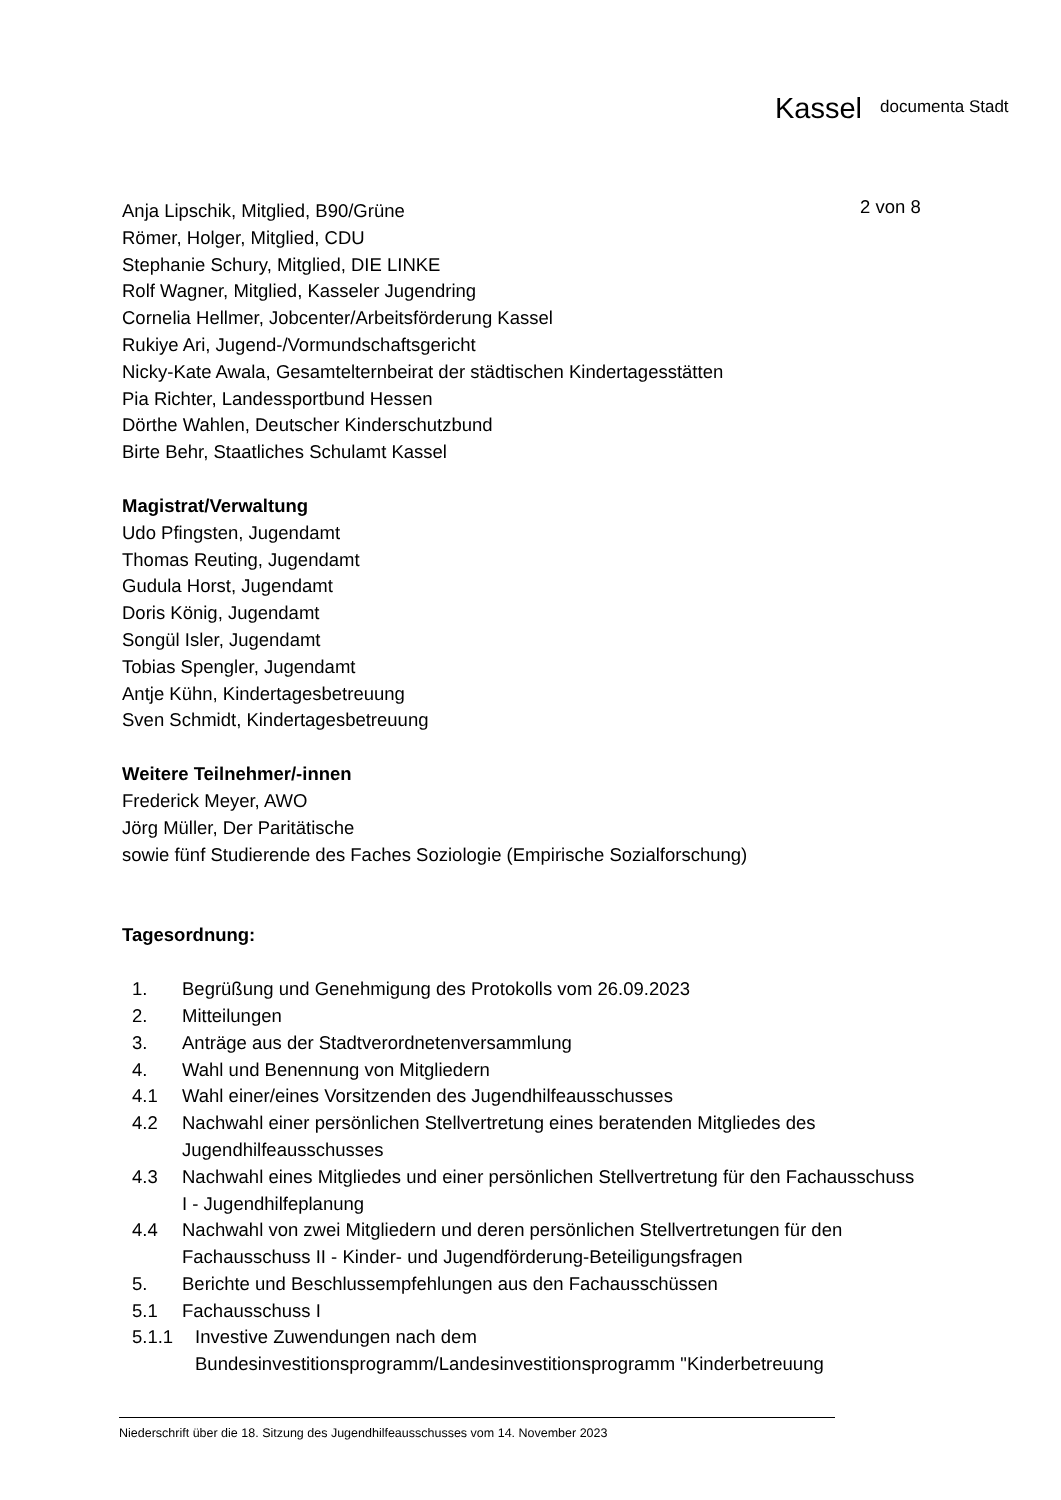Kassel documenta Stadt
2 von 8
Anja Lipschik, Mitglied, B90/Grüne
Römer, Holger, Mitglied, CDU
Stephanie Schury, Mitglied, DIE LINKE
Rolf Wagner, Mitglied, Kasseler Jugendring
Cornelia Hellmer, Jobcenter/Arbeitsförderung Kassel
Rukiye Ari, Jugend-/Vormundschaftsgericht
Nicky-Kate Awala, Gesamtelternbeirat der städtischen Kindertagesstätten
Pia Richter, Landessportbund Hessen
Dörthe Wahlen, Deutscher Kinderschutzbund
Birte Behr, Staatliches Schulamt Kassel
Magistrat/Verwaltung
Udo Pfingsten, Jugendamt
Thomas Reuting, Jugendamt
Gudula Horst, Jugendamt
Doris König, Jugendamt
Songül Isler, Jugendamt
Tobias Spengler, Jugendamt
Antje Kühn, Kindertagesbetreuung
Sven Schmidt, Kindertagesbetreuung
Weitere Teilnehmer/-innen
Frederick Meyer, AWO
Jörg Müller, Der Paritätische
sowie fünf Studierende des Faches Soziologie (Empirische Sozialforschung)
Tagesordnung:
1. Begrüßung und Genehmigung des Protokolls vom 26.09.2023
2. Mitteilungen
3. Anträge aus der Stadtverordnetenversammlung
4. Wahl und Benennung von Mitgliedern
4.1 Wahl einer/eines Vorsitzenden des Jugendhilfeausschusses
4.2 Nachwahl einer persönlichen Stellvertretung eines beratenden Mitgliedes des Jugendhilfeausschusses
4.3 Nachwahl eines Mitgliedes und einer persönlichen Stellvertretung für den Fachausschuss I - Jugendhilfeplanung
4.4 Nachwahl von zwei Mitgliedern und deren persönlichen Stellvertretungen für den Fachausschuss II - Kinder- und Jugendförderung-Beteiligungsfragen
5. Berichte und Beschlussempfehlungen aus den Fachausschüssen
5.1 Fachausschuss I
5.1.1 Investive Zuwendungen nach dem Bundesinvestitionsprogramm/Landesinvestitionsprogramm "Kinderbetreuung
Niederschrift über die 18. Sitzung des Jugendhilfeausschusses vom 14. November 2023